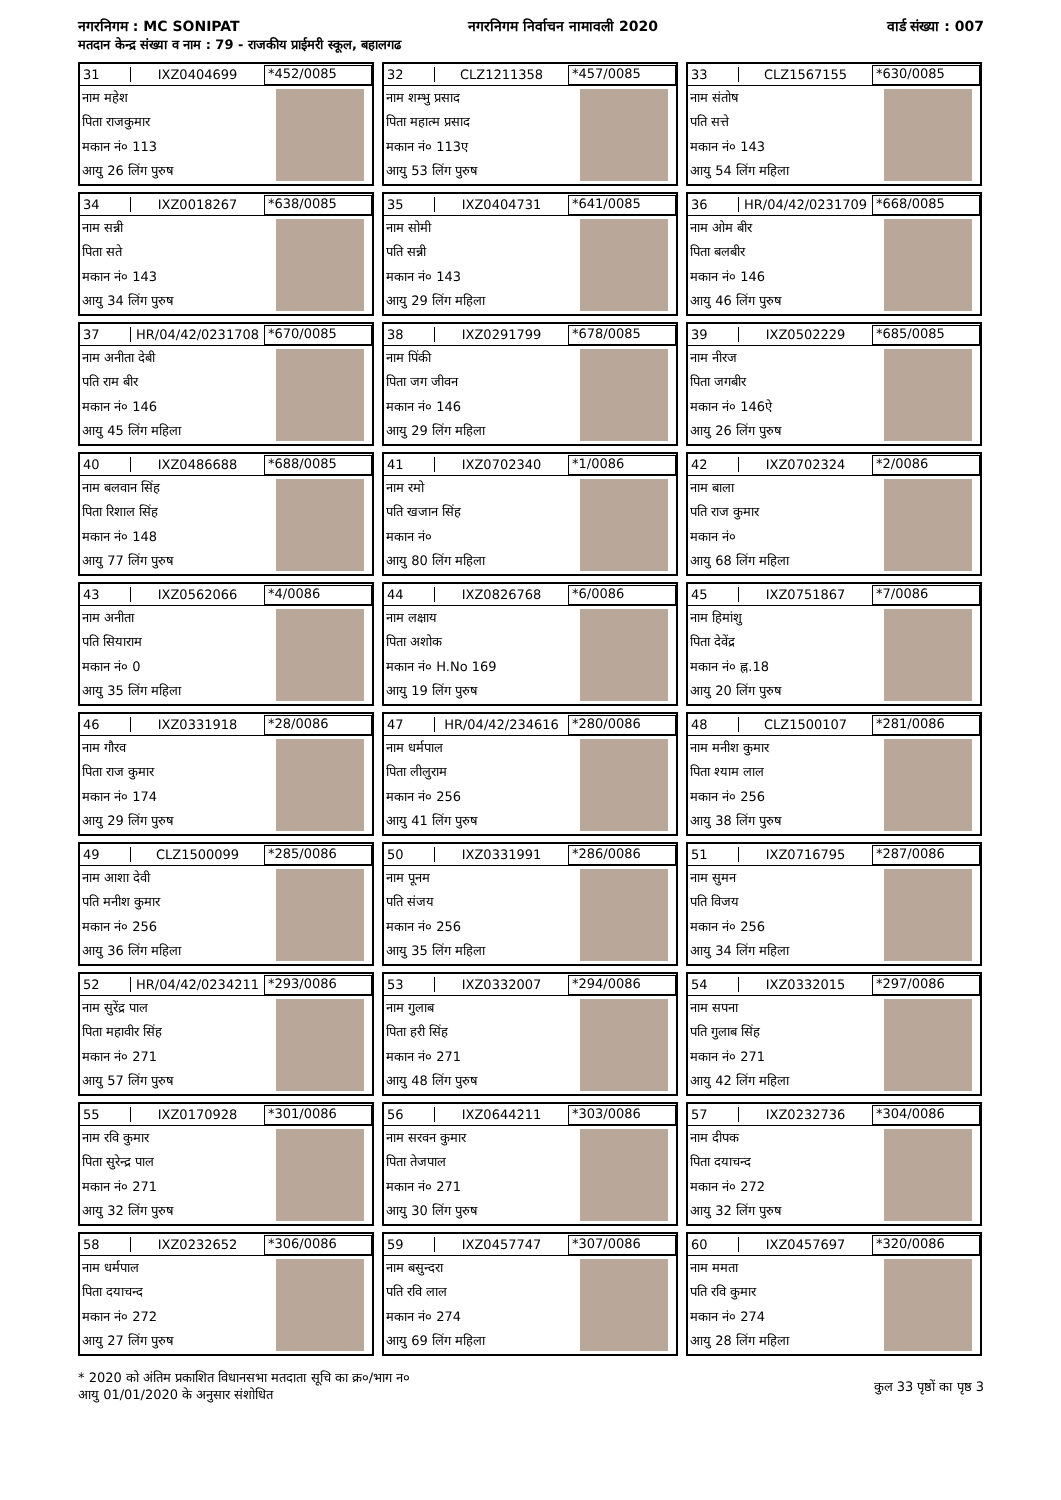नगरनिगम : MC SONIPAT नगरनिगम निर्वाचन नामावली 2020 वार्ड संख्या : 007
मतदान केन्द्र संख्या व नाम : 79 - राजकीय प्राईमरी स्कूल, बहालगढ
31 IXZ0404699 *452/0085
नाम महेश
पिता राजकुमार
मकान नं० 113
आयु 26 लिंग पुरुष
32 CLZ1211358 *457/0085
नाम शम्भु प्रसाद
पिता महात्म प्रसाद
मकान नं० 113ए
आयु 53 लिंग पुरुष
33 CLZ1567155 *630/0085
नाम संतोष
पति सत्ते
मकान नं० 143
आयु 54 लिंग महिला
34 IXZ0018267 *638/0085
नाम सन्नी
पिता सते
मकान नं० 143
आयु 34 लिंग पुरुष
35 IXZ0404731 *641/0085
नाम सोमी
पति सन्नी
मकान नं० 143
आयु 29 लिंग महिला
36 HR/04/42/0231709 *668/0085
नाम ओम बीर
पिता बलबीर
मकान नं० 146
आयु 46 लिंग पुरुष
37 HR/04/42/0231708 *670/0085
नाम अनीता देबी
पति राम बीर
मकान नं० 146
आयु 45 लिंग महिला
38 IXZ0291799 *678/0085
नाम पिंकी
पिता जग जीवन
मकान नं० 146
आयु 29 लिंग महिला
39 IXZ0502229 *685/0085
नाम नीरज
पिता जगबीर
मकान नं० 146ऐ
आयु 26 लिंग पुरुष
40 IXZ0486688 *688/0085
नाम बलवान सिंह
पिता रिशाल सिंह
मकान नं० 148
आयु 77 लिंग पुरुष
41 IXZ0702340 *1/0086
नाम रमो
पति खजान सिंह
मकान नं०
आयु 80 लिंग महिला
42 IXZ0702324 *2/0086
नाम बाला
पति राज कुमार
मकान नं०
आयु 68 लिंग महिला
43 IXZ0562066 *4/0086
नाम अनीता
पति सियाराम
मकान नं० 0
आयु 35 लिंग महिला
44 IXZ0826768 *6/0086
नाम लक्षाय
पिता अशोक
मकान नं० H.No 169
आयु 19 लिंग पुरुष
45 IXZ0751867 *7/0086
नाम हिमांशु
पिता देवेंद्र
मकान नं० ह्न.18
आयु 20 लिंग पुरुष
46 IXZ0331918 *28/0086
नाम गौरव
पिता राज कुमार
मकान नं० 174
आयु 29 लिंग पुरुष
47 HR/04/42/234616 *280/0086
नाम धर्मपाल
पिता लीलुराम
मकान नं० 256
आयु 41 लिंग पुरुष
48 CLZ1500107 *281/0086
नाम मनीश कुमार
पिता श्याम लाल
मकान नं० 256
आयु 38 लिंग पुरुष
49 CLZ1500099 *285/0086
नाम आशा देवी
पति मनीश कुमार
मकान नं० 256
आयु 36 लिंग महिला
50 IXZ0331991 *286/0086
नाम पूनम
पति संजय
मकान नं० 256
आयु 35 लिंग महिला
51 IXZ0716795 *287/0086
नाम सुमन
पति विजय
मकान नं० 256
आयु 34 लिंग महिला
52 HR/04/42/0234211 *293/0086
नाम सुरेंद्र पाल
पिता महावीर सिंह
मकान नं० 271
आयु 57 लिंग पुरुष
53 IXZ0332007 *294/0086
नाम गुलाब
पिता हरी सिंह
मकान नं० 271
आयु 48 लिंग पुरुष
54 IXZ0332015 *297/0086
नाम सपना
पति गुलाब सिंह
मकान नं० 271
आयु 42 लिंग महिला
55 IXZ0170928 *301/0086
नाम रवि कुमार
पिता सुरेन्द्र पाल
मकान नं० 271
आयु 32 लिंग पुरुष
56 IXZ0644211 *303/0086
नाम सरवन कुमार
पिता तेजपाल
मकान नं० 271
आयु 30 लिंग पुरुष
57 IXZ0232736 *304/0086
नाम दीपक
पिता दयाचन्द
मकान नं० 272
आयु 32 लिंग पुरुष
58 IXZ0232652 *306/0086
नाम धर्मपाल
पिता दयाचन्द
मकान नं० 272
आयु 27 लिंग पुरुष
59 IXZ0457747 *307/0086
नाम बसुन्दरा
पति रवि लाल
मकान नं० 274
आयु 69 लिंग महिला
60 IXZ0457697 *320/0086
नाम ममता
पति रवि कुमार
मकान नं० 274
आयु 28 लिंग महिला
* 2020 को अंतिम प्रकाशित विधानसभा मतदाता सूचि का क्र०/भाग न०
आयु 01/01/2020 के अनुसार संशोधित
कुल 33 पृष्ठों का पृष्ठ 3